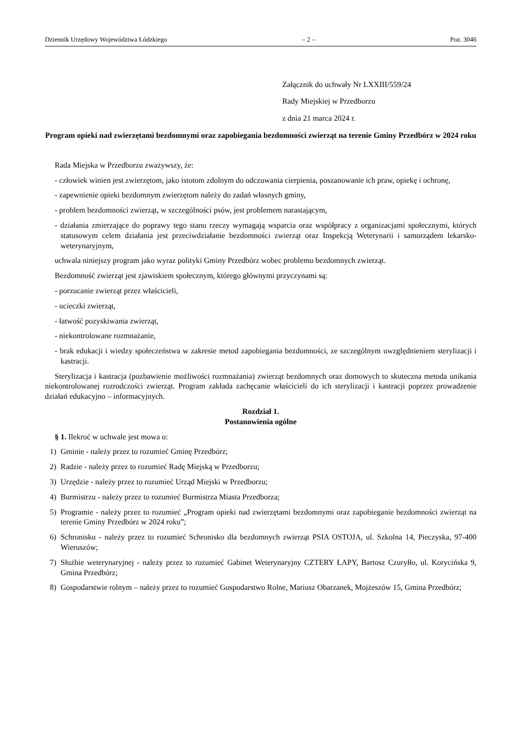Dziennik Urzędowy Województwa Łódzkiego – 2 – Poz. 3046
Załącznik do uchwały Nr LXXIII/559/24
Rady Miejskiej w Przedborzu
z dnia 21 marca 2024 r.
Program opieki nad zwierzętami bezdomnymi oraz zapobiegania bezdomności zwierząt na terenie Gminy Przedbórz w 2024 roku
Rada Miejska w Przedborzu zważywszy, że:
- człowiek winien jest zwierzętom, jako istotom zdolnym do odczuwania cierpienia, poszanowanie ich praw, opiekę i ochronę,
- zapewnienie opieki bezdomnym zwierzętom należy do zadań własnych gminy,
- problem bezdomności zwierząt, w szczególności psów, jest problemem narastającym,
- działania zmierzające do poprawy tego stanu rzeczy wymagają wsparcia oraz współpracy z organizacjami społecznymi, których statusowym celem działania jest przeciwdziałanie bezdomności zwierząt oraz Inspekcją Weterynarii i samorządem lekarsko-weterynaryjnym,
uchwala niniejszy program jako wyraz polityki Gminy Przedbórz wobec problemu bezdomnych zwierząt.
Bezdomność zwierząt jest zjawiskiem społecznym, którego głównymi przyczynami są:
- porzucanie zwierząt przez właścicieli,
- ucieczki zwierząt,
- łatwość pozyskiwania zwierząt,
- niekontrolowane rozmnażanie,
- brak edukacji i wiedzy społeczeństwa w zakresie metod zapobiegania bezdomności, ze szczególnym uwzględnieniem sterylizacji i kastracji.
Sterylizacja i kastracja (pozbawienie możliwości rozmnażania) zwierząt bezdomnych oraz domowych to skuteczna metoda unikania niekontrolowanej rozrodczości zwierząt. Program zakłada zachęcanie właścicieli do ich sterylizacji i kastracji poprzez prowadzenie działań edukacyjno – informacyjnych.
Rozdział 1.
Postanowienia ogólne
§ 1. Ilekroć w uchwale jest mowa o:
1) Gminie - należy przez to rozumieć Gminę Przedbórz;
2) Radzie - należy przez to rozumieć Radę Miejską w Przedborzu;
3) Urzędzie - należy przez to rozumieć Urząd Miejski w Przedborzu;
4) Burmistrzu - należy przez to rozumieć Burmistrza Miasta Przedborza;
5) Programie - należy przez to rozumieć „Program opieki nad zwierzętami bezdomnymi oraz zapobieganie bezdomności zwierząt na terenie Gminy Przedbórz w 2024 roku”;
6) Schronisku - należy przez to rozumieć Schronisko dla bezdomnych zwierząt PSIA OSTOJA, ul. Szkolna 14, Pieczyska, 97-400 Wieruszów;
7) Służbie weterynaryjnej - należy przez to rozumieć Gabinet Weterynaryjny CZTERY ŁAPY, Bartosz Czuryłło, ul. Korycińska 9, Gmina Przedbórz;
8) Gospodarstwie rolnym – należy przez to rozumieć Gospodarstwo Rolne, Mariusz Obarzanek, Mojżeszów 15, Gmina Przedbórz;